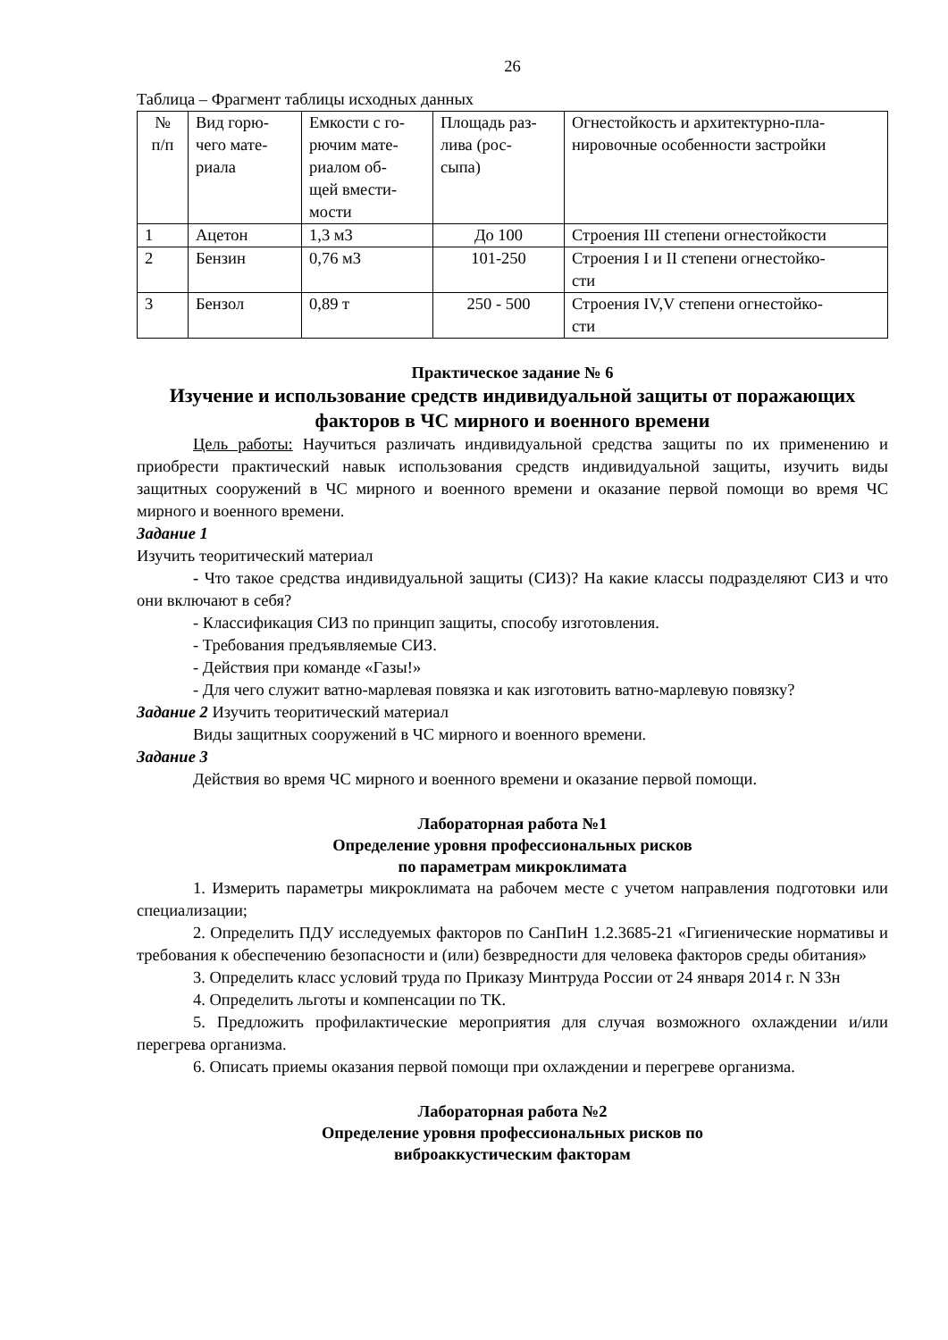26
Таблица – Фрагмент таблицы исходных данных
| № п/п | Вид горю- чего мате- риала | Емкости с го- рючим мате- риалом об- щей вмести- мости | Площадь раз- лива (рос- сыпа) | Огнестойкость и архитектурно-пла- нировочные особенности застройки |
| 1 | Ацетон | 1,3 м3 | До 100 | Строения III степени огнестойкости |
| 2 | Бензин | 0,76 м3 | 101-250 | Строения I и II степени огнестойко- сти |
| 3 | Бензол | 0,89 т | 250 - 500 | Строения IV,V степени огнестойко- сти |
Практическое задание № 6
Изучение и использование средств индивидуальной защиты от поражающих факторов в ЧС мирного и военного времени
Цель работы: Научиться различать индивидуальной средства защиты по их применению и приобрести практический навык использования средств индивидуальной защиты, изучить виды защитных сооружений в ЧС мирного и военного времени и оказание первой помощи во время ЧС мирного и военного времени.
Задание 1
Изучить теоритический материал
- Что такое средства индивидуальной защиты (СИЗ)? На какие классы подразделяют СИЗ и что они включают в себя?
- Классификация СИЗ по принцип защиты, способу изготовления.
- Требования предъявляемые СИЗ.
- Действия при команде «Газы!»
- Для чего служит ватно-марлевая повязка и как изготовить ватно-марлевую повязку?
Задание 2 Изучить теоритический материал
Виды защитных сооружений в ЧС мирного и военного времени.
Задание 3
Действия во время ЧС мирного и военного времени и оказание первой помощи.
Лабораторная работа №1
Определение уровня профессиональных рисков
по параметрам микроклимата
1. Измерить параметры микроклимата на рабочем месте с учетом направления подготовки или специализации;
2. Определить ПДУ исследуемых факторов по СанПиН 1.2.3685-21 «Гигиенические нормативы и требования к обеспечению безопасности и (или) безвредности для человека факторов среды обитания»
3. Определить класс условий труда по Приказу Минтруда России от 24 января 2014 г. N 33н
4. Определить льготы и компенсации по ТК.
5. Предложить профилактические мероприятия для случая возможного охлаждении и/или перегрева организма.
6. Описать приемы оказания первой помощи при охлаждении и перегреве организма.
Лабораторная работа №2
Определение уровня профессиональных рисков по
виброаккустическим факторам